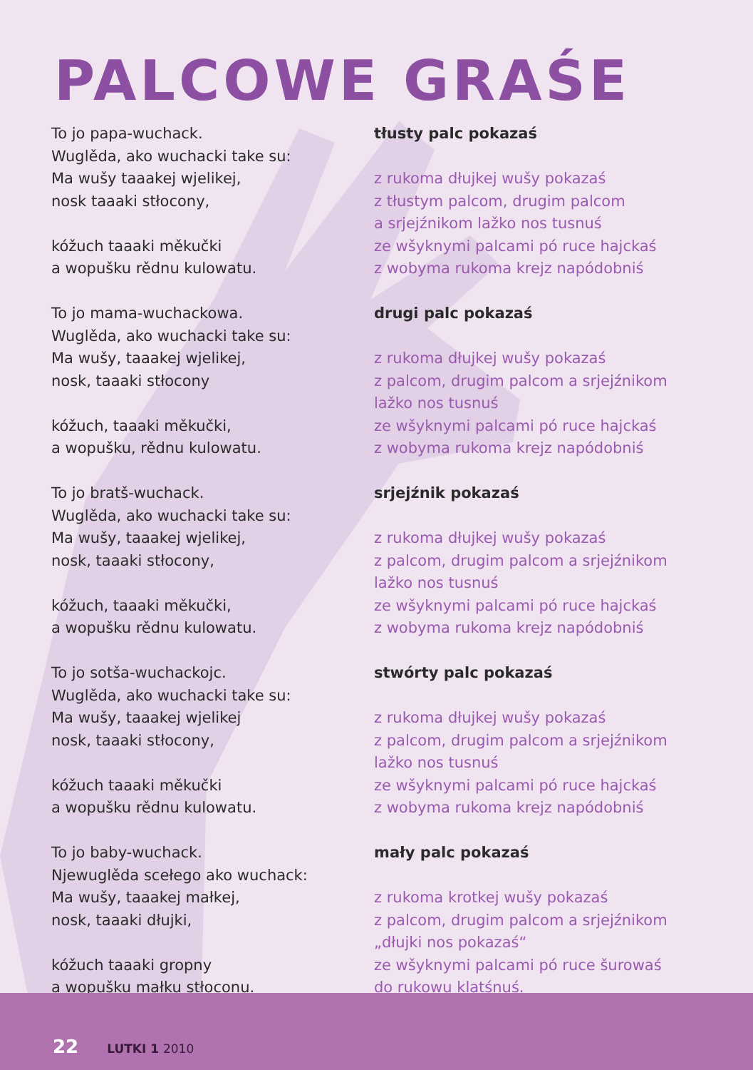PALCOWE GRAŚE
To jo papa-wuchack.
Wuglěda, ako wuchacki take su:
Ma wušy taaakej wjelikej,
nosk taaaki stłocony,
kóžuch taaaki měkučki
a wopušku rědnu kulowatu.
To jo mama-wuchackowa.
Wuglěda, ako wuchacki take su:
Ma wušy, taaakej wjelikej,
nosk, taaaki stłocony
kóžuch, taaaki měkučki,
a wopušku, rědnu kulowatu.
To jo bratš-wuchack.
Wuglěda, ako wuchacki take su:
Ma wušy, taaakej wjelikej,
nosk, taaaki stłocony,
kóžuch, taaaki měkučki,
a wopušku rědnu kulowatu.
To jo sotša-wuchackojc.
Wuglěda, ako wuchacki take su:
Ma wušy, taaakej wjelikej
nosk, taaaki stłocony,
kóžuch taaaki měkučki
a wopušku rědnu kulowatu.
To jo baby-wuchack.
Njewuglěda scełego ako wuchack:
Ma wušy, taaakej małkej,
nosk, taaaki dłujki,
kóžuch taaaki gropny
a wopušku małku stłoconu.
tłusty palc pokazaś
z rukoma dłujkej wušy pokazaś
z tłustym palcom, drugim palcom
a srjejźnikom lažko nos tusnuś
ze wšyknymi palcami pó ruce hajckaś
z wobyma rukoma krejz napódobniś
drugi palc pokazaś
z rukoma dłujkej wušy pokazaś
z palcom, drugim palcom a srjejźnikom
lažko nos tusnuś
ze wšyknymi palcami pó ruce hajckaś
z wobyma rukoma krejz napódobniś
srjejźnik pokazaś
z rukoma dłujkej wušy pokazaś
z palcom, drugim palcom a srjejźnikom
lažko nos tusnuś
ze wšyknymi palcami pó ruce hajckaś
z wobyma rukoma krejz napódobniś
stwórty palc pokazaś
z rukoma dłujkej wušy pokazaś
z palcom, drugim palcom a srjejźnikom
lažko nos tusnuś
ze wšyknymi palcami pó ruce hajckaś
z wobyma rukoma krejz napódobniś
mały palc pokazaś
z rukoma krotkej wušy pokazaś
z palcom, drugim palcom a srjejźnikom
„dłujki nos pokazaś“
ze wšyknymi palcami pó ruce šurowaś
do rukowu klatśnuś.
22 LUTKI 1 2010